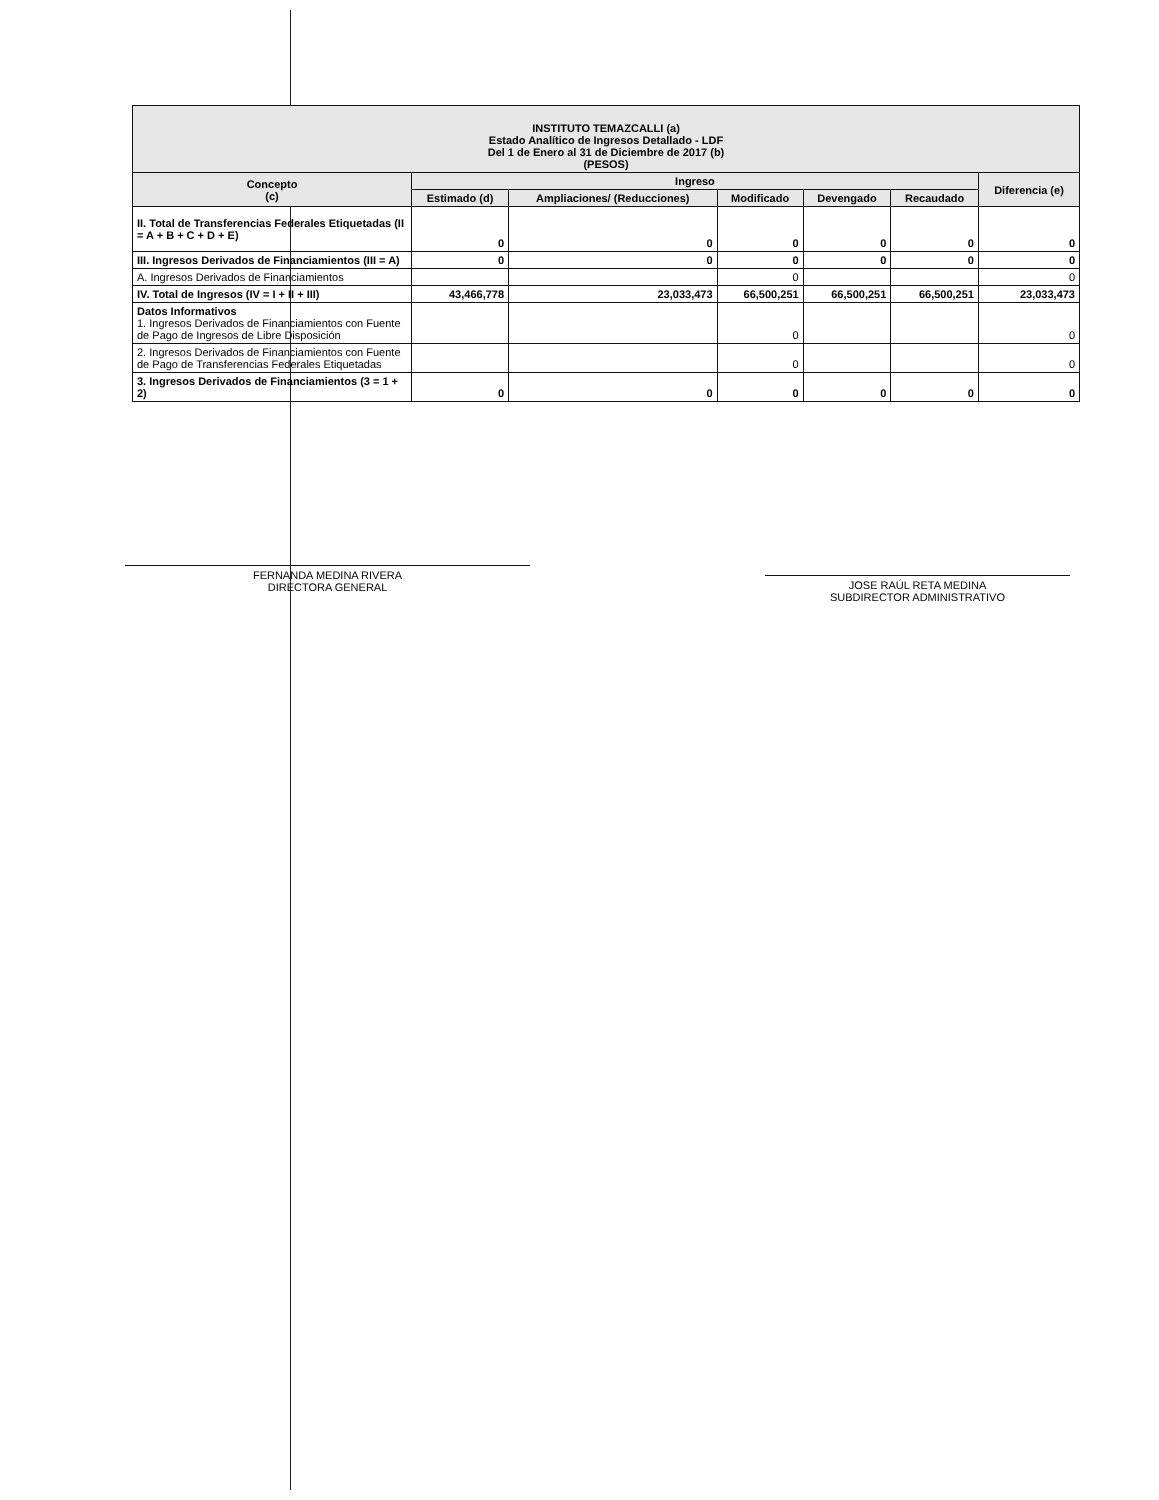| INSTITUTO TEMAZCALLI (a) Estado Analítico de Ingresos Detallado - LDF Del 1 de Enero al 31 de Diciembre de 2017 (b) (PESOS) | | | | | | |
| --- | --- | --- | --- | --- | --- | --- |
| Concepto (c) | Ingreso | | | | | Diferencia (e) |
| | Estimado (d) | Ampliaciones/ (Reducciones) | Modificado | Devengado | Recaudado | |
| II. Total de Transferencias Federales Etiquetadas (II = A + B + C + D + E) | 0 | 0 | 0 | 0 | 0 | 0 |
| III. Ingresos Derivados de Financiamientos (III = A) | 0 | 0 | 0 | 0 | 0 | 0 |
| A. Ingresos Derivados de Financiamientos | | | 0 | | | 0 |
| IV. Total de Ingresos (IV = I + II + III) | 43,466,778 | 23,033,473 | 66,500,251 | 66,500,251 | 66,500,251 | 23,033,473 |
| Datos Informativos 1. Ingresos Derivados de Financiamientos con Fuente de Pago de Ingresos de Libre Disposición | | | 0 | | | 0 |
| 2. Ingresos Derivados de Financiamientos con Fuente de Pago de Transferencias Federales Etiquetadas | | | 0 | | | 0 |
| 3. Ingresos Derivados de Financiamientos (3 = 1 + 2) | 0 | 0 | 0 | 0 | 0 | 0 |
FERNANDA MEDINA RIVERA
DIRECTORA GENERAL
JOSE RAÚL RETA MEDINA
SUBDIRECTOR ADMINISTRATIVO